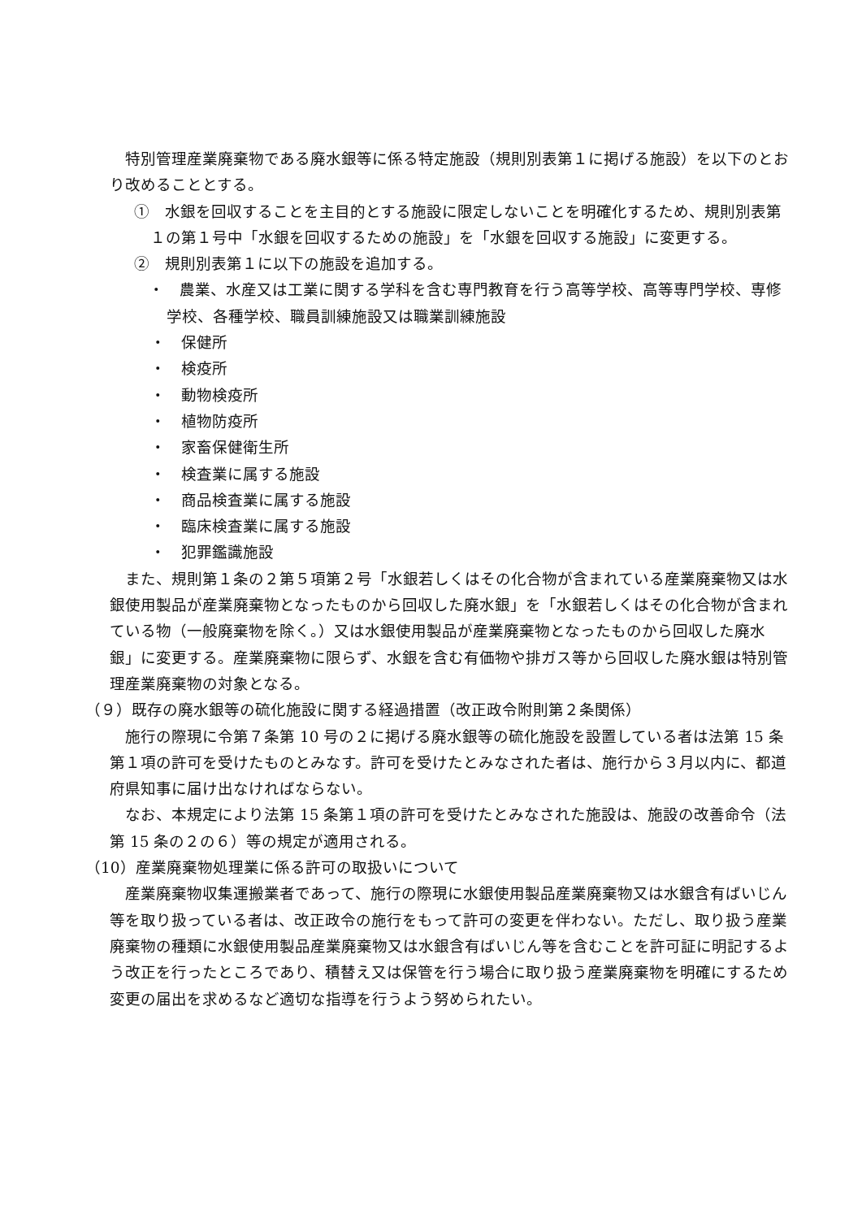特別管理産業廃棄物である廃水銀等に係る特定施設（規則別表第１に掲げる施設）を以下のとおり改めることとする。
①　水銀を回収することを主目的とする施設に限定しないことを明確化するため、規則別表第１の第１号中「水銀を回収するための施設」を「水銀を回収する施設」に変更する。
②　規則別表第１に以下の施設を追加する。
・　農業、水産又は工業に関する学科を含む専門教育を行う高等学校、高等専門学校、専修学校、各種学校、職員訓練施設又は職業訓練施設
・　保健所
・　検疫所
・　動物検疫所
・　植物防疫所
・　家畜保健衛生所
・　検査業に属する施設
・　商品検査業に属する施設
・　臨床検査業に属する施設
・　犯罪鑑識施設
　また、規則第１条の２第５項第２号「水銀若しくはその化合物が含まれている産業廃棄物又は水銀使用製品が産業廃棄物となったものから回収した廃水銀」を「水銀若しくはその化合物が含まれている物（一般廃棄物を除く。）又は水銀使用製品が産業廃棄物となったものから回収した廃水銀」に変更する。産業廃棄物に限らず、水銀を含む有価物や排ガス等から回収した廃水銀は特別管理産業廃棄物の対象となる。
（９）既存の廃水銀等の硫化施設に関する経過措置（改正政令附則第２条関係）
　施行の際現に令第７条第 10 号の２に掲げる廃水銀等の硫化施設を設置している者は法第 15 条第１項の許可を受けたものとみなす。許可を受けたとみなされた者は、施行から３月以内に、都道府県知事に届け出なければならない。
　なお、本規定により法第 15 条第１項の許可を受けたとみなされた施設は、施設の改善命令（法第 15 条の２の６）等の規定が適用される。
（10）産業廃棄物処理業に係る許可の取扱いについて
　産業廃棄物収集運搬業者であって、施行の際現に水銀使用製品産業廃棄物又は水銀含有ばいじん等を取り扱っている者は、改正政令の施行をもって許可の変更を伴わない。ただし、取り扱う産業廃棄物の種類に水銀使用製品産業廃棄物又は水銀含有ばいじん等を含むことを許可証に明記するよう改正を行ったところであり、積替え又は保管を行う場合に取り扱う産業廃棄物を明確にするため変更の届出を求めるなど適切な指導を行うよう努められたい。